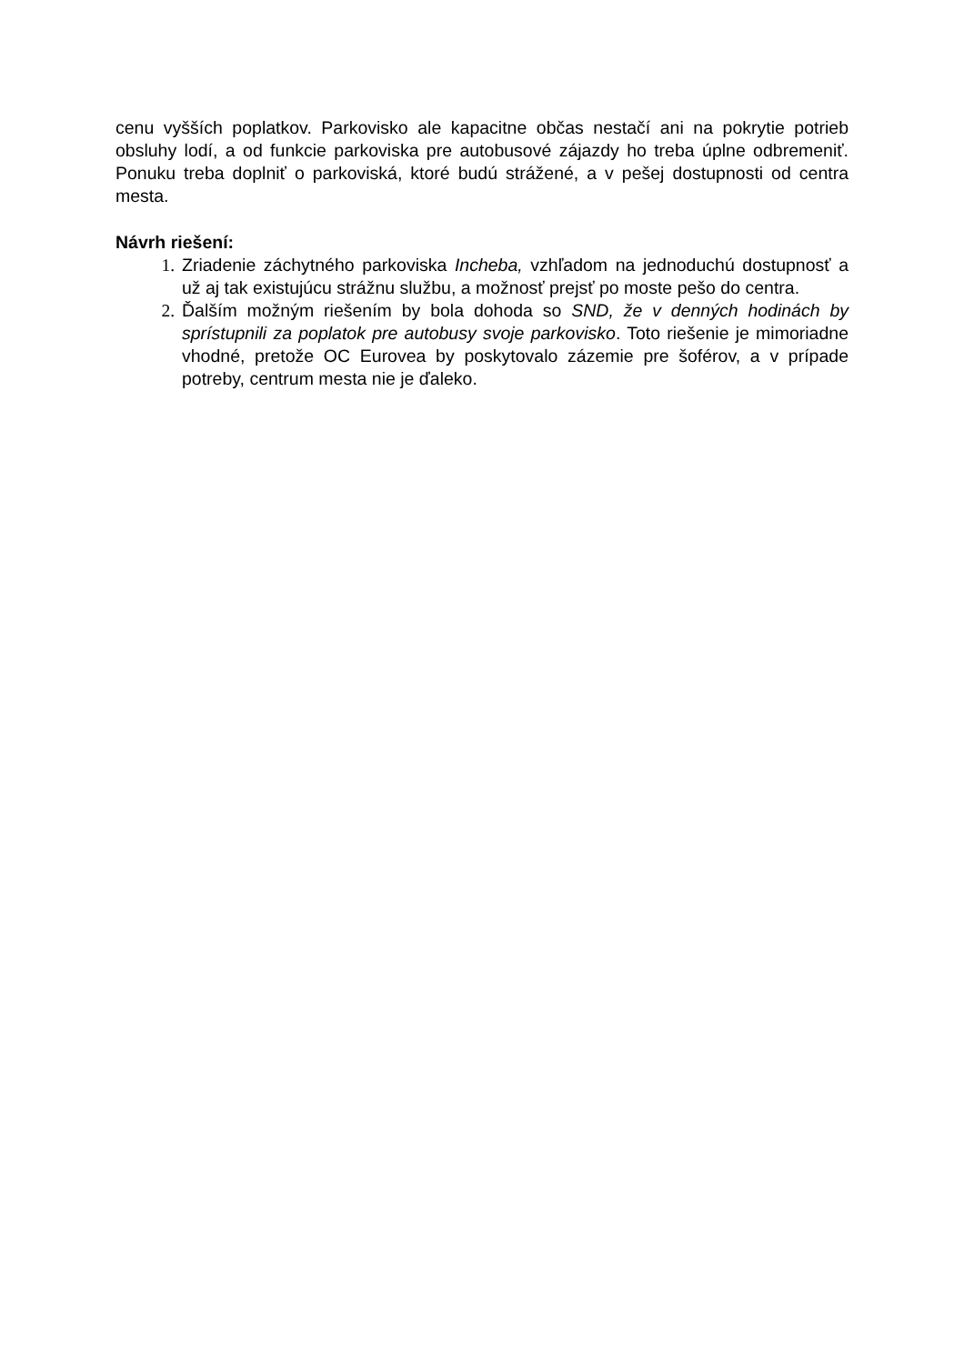cenu vyšších poplatkov. Parkovisko ale kapacitne občas nestačí ani na pokrytie potrieb obsluhy lodí, a od funkcie parkoviska pre autobusové zájazdy ho treba úplne odbremeniť. Ponuku treba doplniť o parkoviská, ktoré budú strážené, a v pešej dostupnosti od centra mesta.
Návrh riešení:
1. Zriadenie záchytného parkoviska Incheba, vzhľadom na jednoduchú dostupnosť a už aj tak existujúcu strážnu službu, a možnosť prejsť po moste pešo do centra.
2. Ďalším možným riešením by bola dohoda so SND, že v denných hodinách by sprístupnili za poplatok pre autobusy svoje parkovisko. Toto riešenie je mimoriadne vhodné, pretože OC Eurovea by poskytovalo zázemie pre šoférov, a v prípade potreby, centrum mesta nie je ďaleko.